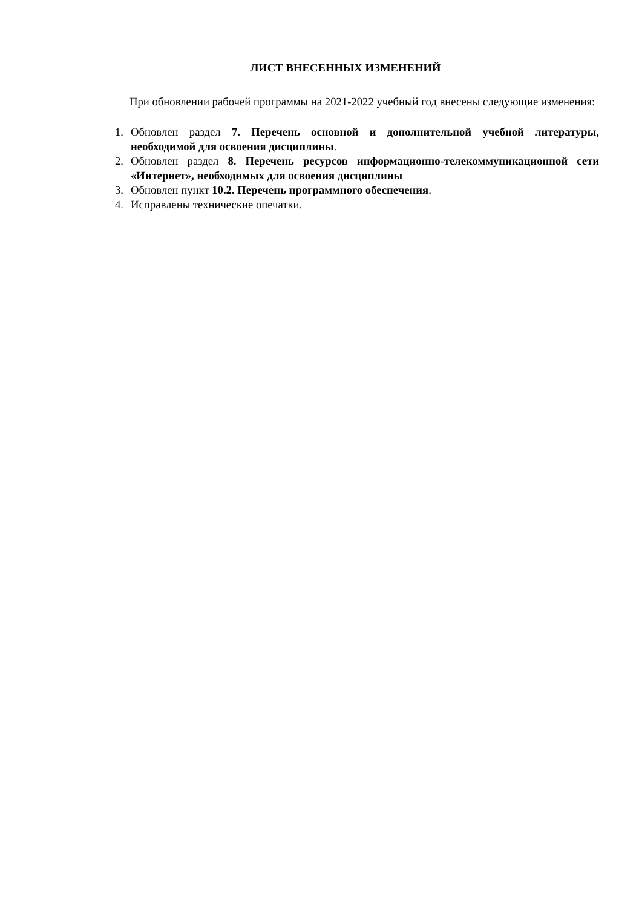ЛИСТ ВНЕСЕННЫХ ИЗМЕНЕНИЙ
При обновлении рабочей программы на 2021-2022 учебный год внесены следующие изменения:
1. Обновлен раздел 7. Перечень основной и дополнительной учебной литературы, необходимой для освоения дисциплины.
2. Обновлен раздел 8. Перечень ресурсов информационно-телекоммуникационной сети «Интернет», необходимых для освоения дисциплины
3. Обновлен пункт 10.2. Перечень программного обеспечения.
4. Исправлены технические опечатки.